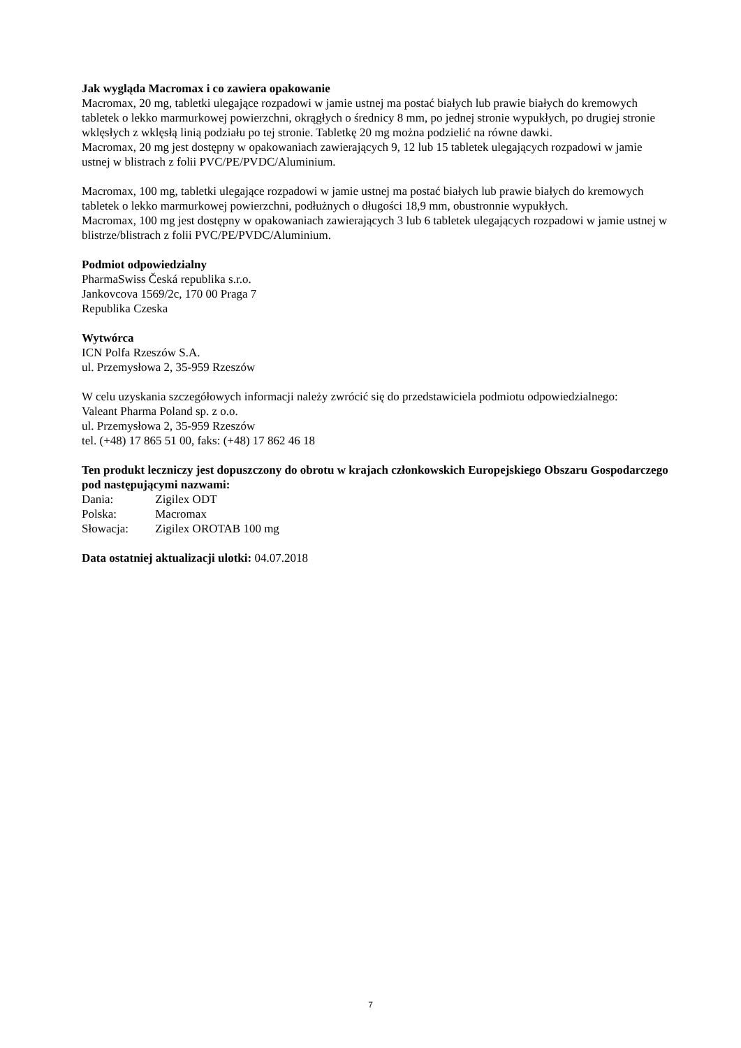Jak wygląda Macromax i co zawiera opakowanie
Macromax, 20 mg, tabletki ulegające rozpadowi w jamie ustnej ma postać białych lub prawie białych do kremowych tabletek o lekko marmurkowej powierzchni, okrągłych o średnicy 8 mm, po jednej stronie wypukłych, po drugiej stronie wklęsłych z wklęsłą linią podziału po tej stronie. Tabletkę 20 mg można podzielić na równe dawki.
Macromax, 20 mg jest dostępny w opakowaniach zawierających 9, 12 lub 15 tabletek ulegających rozpadowi w jamie ustnej w blistrach z folii PVC/PE/PVDC/Aluminium.
Macromax, 100 mg, tabletki ulegające rozpadowi w jamie ustnej ma postać białych lub prawie białych do kremowych tabletek o lekko marmurkowej powierzchni, podłużnych o długości 18,9 mm, obustronnie wypukłych.
Macromax, 100 mg jest dostępny w opakowaniach zawierających 3 lub 6 tabletek ulegających rozpadowi w jamie ustnej w blistrze/blistrach z folii PVC/PE/PVDC/Aluminium.
Podmiot odpowiedzialny
PharmaSwiss Česká republika s.r.o.
Jankovcova 1569/2c, 170 00 Praga 7
Republika Czeska
Wytwórca
ICN Polfa Rzeszów S.A.
ul. Przemysłowa 2, 35-959 Rzeszów
W celu uzyskania szczegółowych informacji należy zwrócić się do przedstawiciela podmiotu odpowiedzialnego:
Valeant Pharma Poland sp. z o.o.
ul. Przemysłowa 2, 35-959 Rzeszów
tel. (+48) 17 865 51 00, faks: (+48) 17 862 46 18
Ten produkt leczniczy jest dopuszczony do obrotu w krajach członkowskich Europejskiego Obszaru Gospodarczego pod następującymi nazwami:
Dania: Zigilex ODT
Polska: Macromax
Słowacja: Zigilex OROTAB 100 mg
Data ostatniej aktualizacji ulotki: 04.07.2018
7